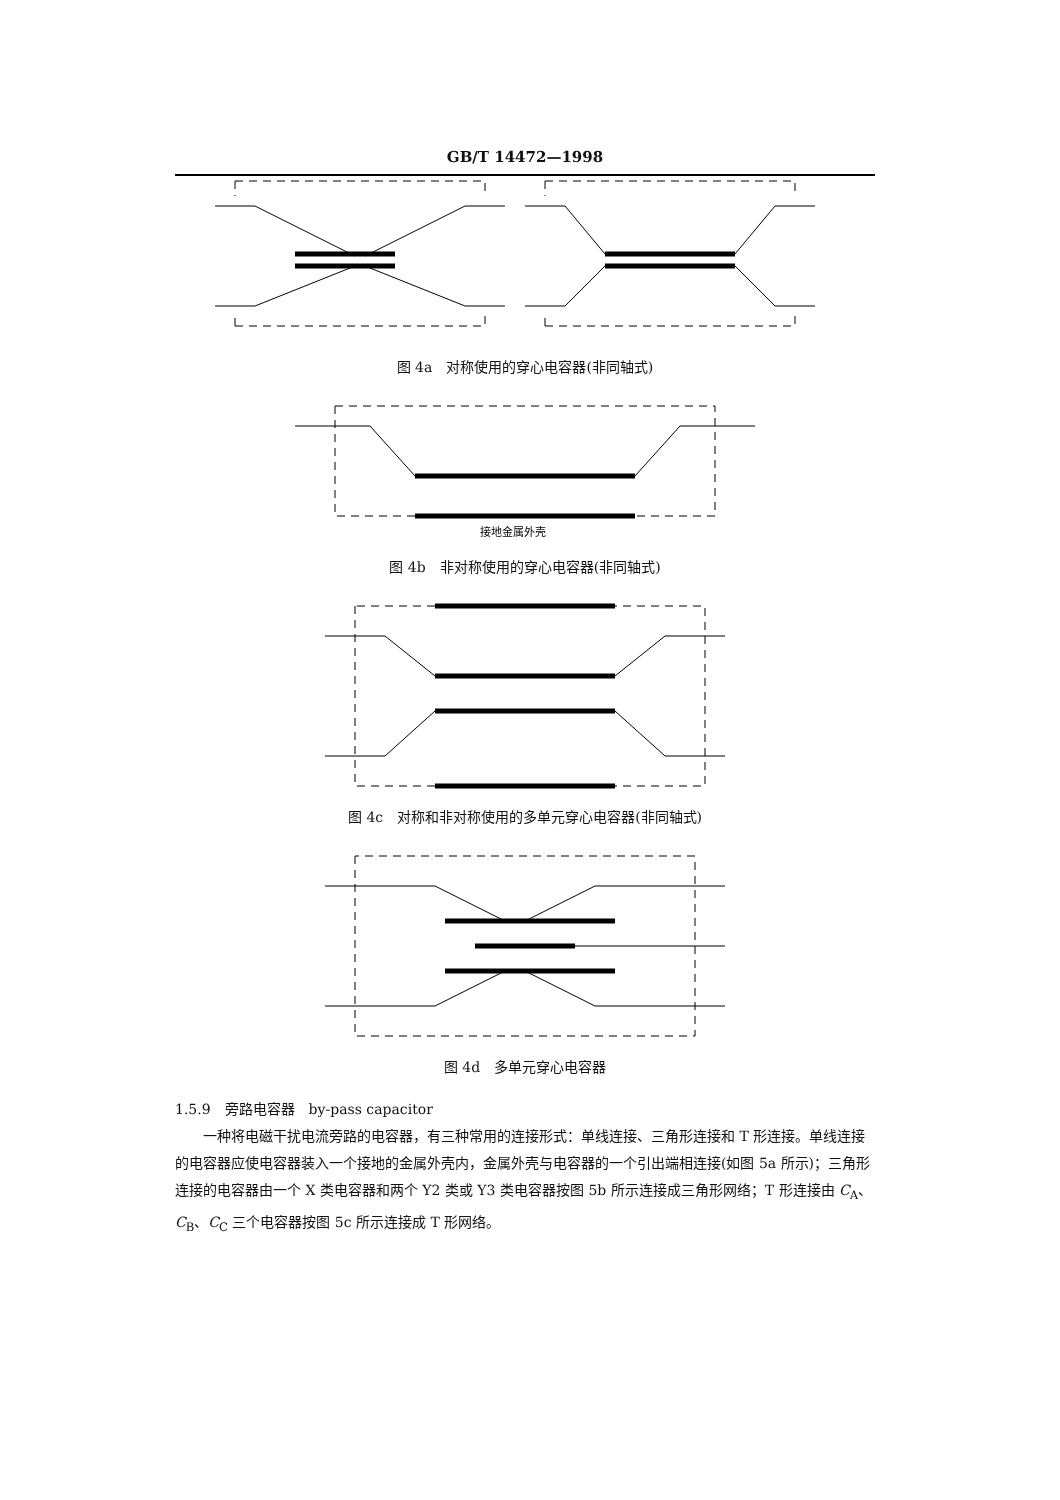GB/T 14472—1998
图 4a　对称使用的穿心电容器(非同轴式)
接地金属外壳
图 4b　非对称使用的穿心电容器(非同轴式)
图 4c　对称和非对称使用的多单元穿心电容器(非同轴式)
图 4d　多单元穿心电容器
1.5.9　旁路电容器　by-pass capacitor
一种将电磁干扰电流旁路的电容器，有三种常用的连接形式：单线连接、三角形连接和 T 形连接。单线连接的电容器应使电容器装入一个接地的金属外壳内，金属外壳与电容器的一个引出端相连接(如图 5a 所示)；三角形连接的电容器由一个 X 类电容器和两个 Y2 类或 Y3 类电容器按图 5b 所示连接成三角形网络；T 形连接由 C<sub>A</sub>、C<sub>B</sub>、C<sub>C</sub> 三个电容器按图 5c 所示连接成 T 形网络。